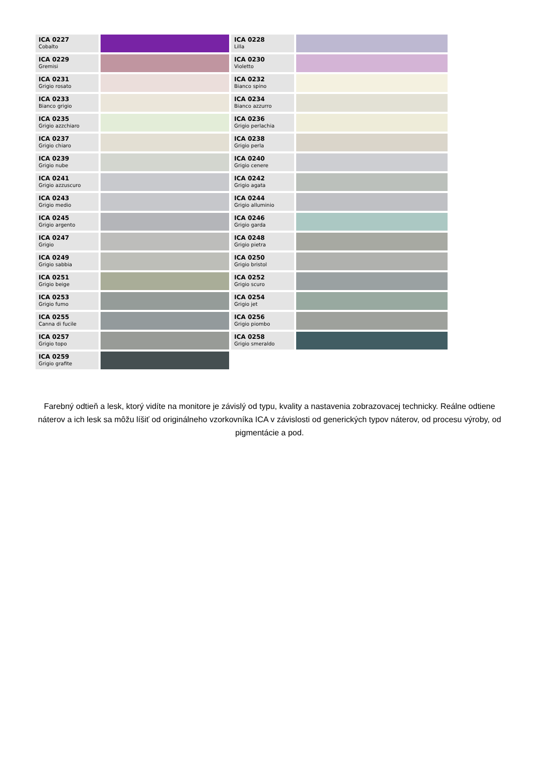| ICA 0227 Cobalto | | ICA 0228 Lilla | |
| ICA 0229 Gremisi | | ICA 0230 Violetto | |
| ICA 0231 Grigio rosato | | ICA 0232 Bianco spino | |
| ICA 0233 Bianco grigio | | ICA 0234 Bianco azzurro | |
| ICA 0235 Grigio azzchiaro | | ICA 0236 Grigio perlachia | |
| ICA 0237 Grigio chiaro | | ICA 0238 Grigio perla | |
| ICA 0239 Grigio nube | | ICA 0240 Grigio cenere | |
| ICA 0241 Grigio azzuscuro | | ICA 0242 Grigio agata | |
| ICA 0243 Grigio medio | | ICA 0244 Grigio alluminio | |
| ICA 0245 Grigio argento | | ICA 0246 Grigio garda | |
| ICA 0247 Grigio | | ICA 0248 Grigio pietra | |
| ICA 0249 Grigio sabbia | | ICA 0250 Grigio bristol | |
| ICA 0251 Grigio beige | | ICA 0252 Grigio scuro | |
| ICA 0253 Grigio fumo | | ICA 0254 Grigio jet | |
| ICA 0255 Canna di fucile | | ICA 0256 Grigio piombo | |
| ICA 0257 Grigio topo | | ICA 0258 Grigio smeraldo | |
| ICA 0259 Grigio grafite | | | |
Farebný odtieň a lesk, ktorý vidíte na monitore je závislý od typu, kvality a nastavenia zobrazovacej technicky. Reálne odtiene náterov a ich lesk sa môžu líšiť od originálneho vzorkovníka ICA v závislosti od generických typov náterov, od procesu výroby, od pigmentácie a pod.